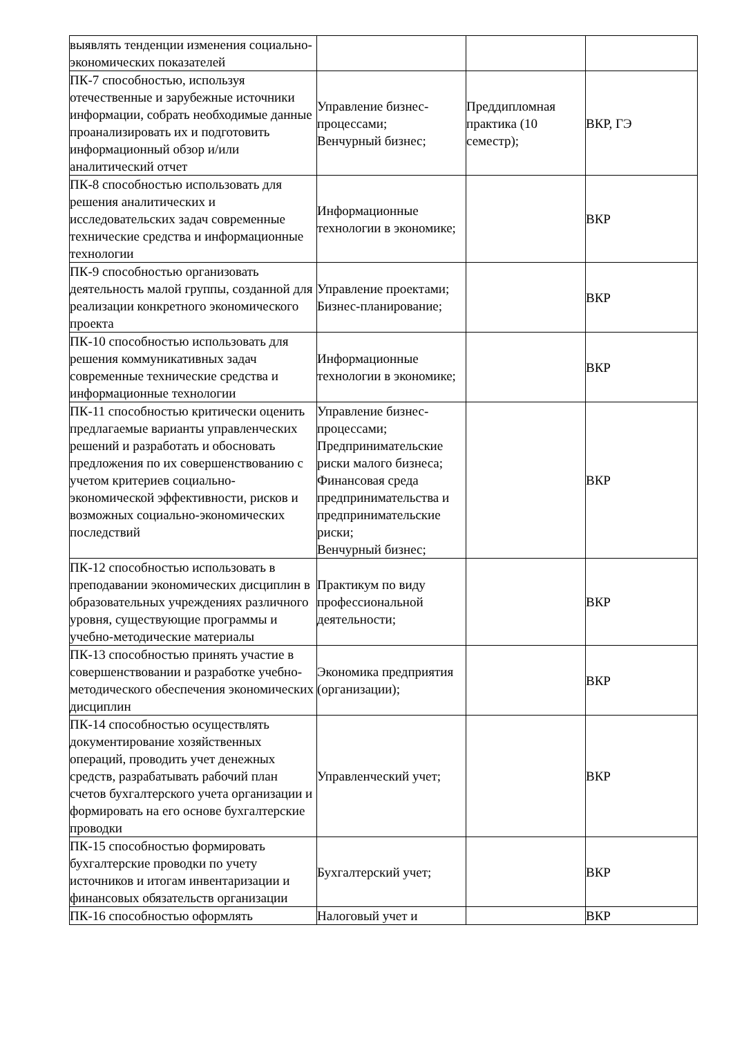| выявлять тенденции изменения социально-экономических показателей | | | |
| ПК-7 способностью, используя отечественные и зарубежные источники информации, собрать необходимые данные проанализировать их и подготовить информационный обзор и/или аналитический отчет | Управление бизнес-процессами; Венчурный бизнес; | Преддипломная практика (10 семестр); | ВКР, ГЭ |
| ПК-8 способностью использовать для решения аналитических и исследовательских задач современные технические средства и информационные технологии | Информационные технологии в экономике; | | ВКР |
| ПК-9 способностью организовать деятельность малой группы, созданной для реализации конкретного экономического проекта | Управление проектами; Бизнес-планирование; | | ВКР |
| ПК-10 способностью использовать для решения коммуникативных задач современные технические средства и информационные технологии | Информационные технологии в экономике; | | ВКР |
| ПК-11 способностью критически оценить предлагаемые варианты управленческих решений и разработать и обосновать предложения по их совершенствованию с учетом критериев социально-экономической эффективности, рисков и возможных социально-экономических последствий | Управление бизнес-процессами; Предпринимательские риски малого бизнеса; Финансовая среда предпринимательства и предпринимательские риски; Венчурный бизнес; | | ВКР |
| ПК-12 способностью использовать в преподавании экономических дисциплин в образовательных учреждениях различного уровня, существующие программы и учебно-методические материалы | Практикум по виду профессиональной деятельности; | | ВКР |
| ПК-13 способностью принять участие в совершенствовании и разработке учебно-методического обеспечения экономических дисциплин | Экономика предприятия (организации); | | ВКР |
| ПК-14 способностью осуществлять документирование хозяйственных операций, проводить учет денежных средств, разрабатывать рабочий план счетов бухгалтерского учета организации и формировать на его основе бухгалтерские проводки | Управленческий учет; | | ВКР |
| ПК-15 способностью формировать бухгалтерские проводки по учету источников и итогам инвентаризации и финансовых обязательств организации | Бухгалтерский учет; | | ВКР |
| ПК-16 способностью оформлять | Налоговый учет и | | ВКР |